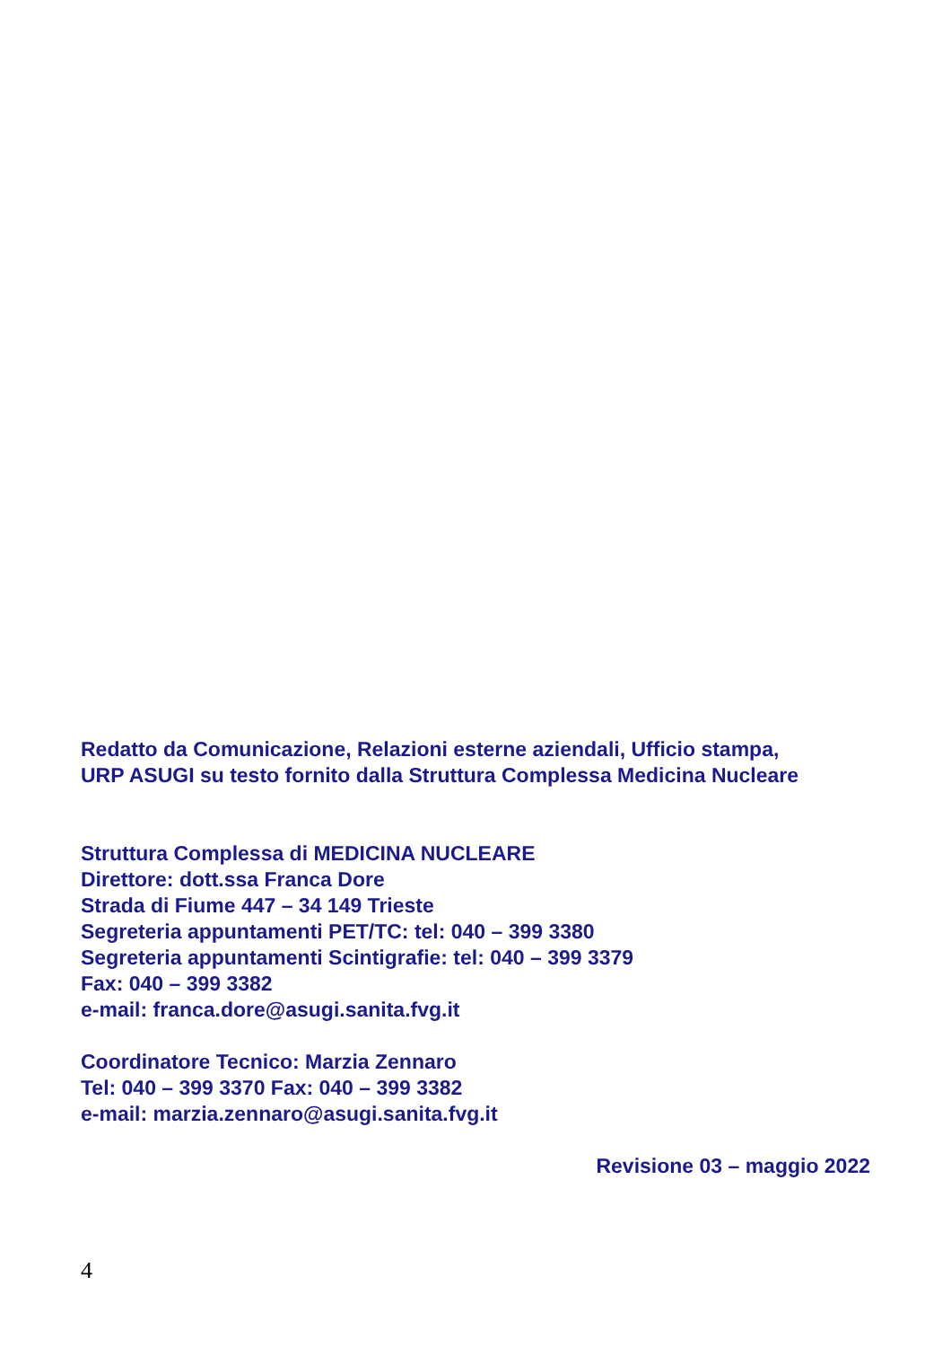Redatto da Comunicazione, Relazioni esterne aziendali, Ufficio stampa,
URP ASUGI su testo fornito dalla Struttura Complessa Medicina Nucleare
Struttura Complessa di MEDICINA NUCLEARE
Direttore: dott.ssa Franca Dore
Strada di Fiume 447 – 34 149 Trieste
Segreteria appuntamenti PET/TC: tel: 040 – 399 3380
Segreteria appuntamenti Scintigrafie: tel: 040 – 399 3379
Fax: 040 – 399 3382
e-mail: franca.dore@asugi.sanita.fvg.it
Coordinatore Tecnico: Marzia Zennaro
Tel: 040 – 399 3370 Fax: 040 – 399 3382
e-mail: marzia.zennaro@asugi.sanita.fvg.it
Revisione 03 – maggio 2022
4